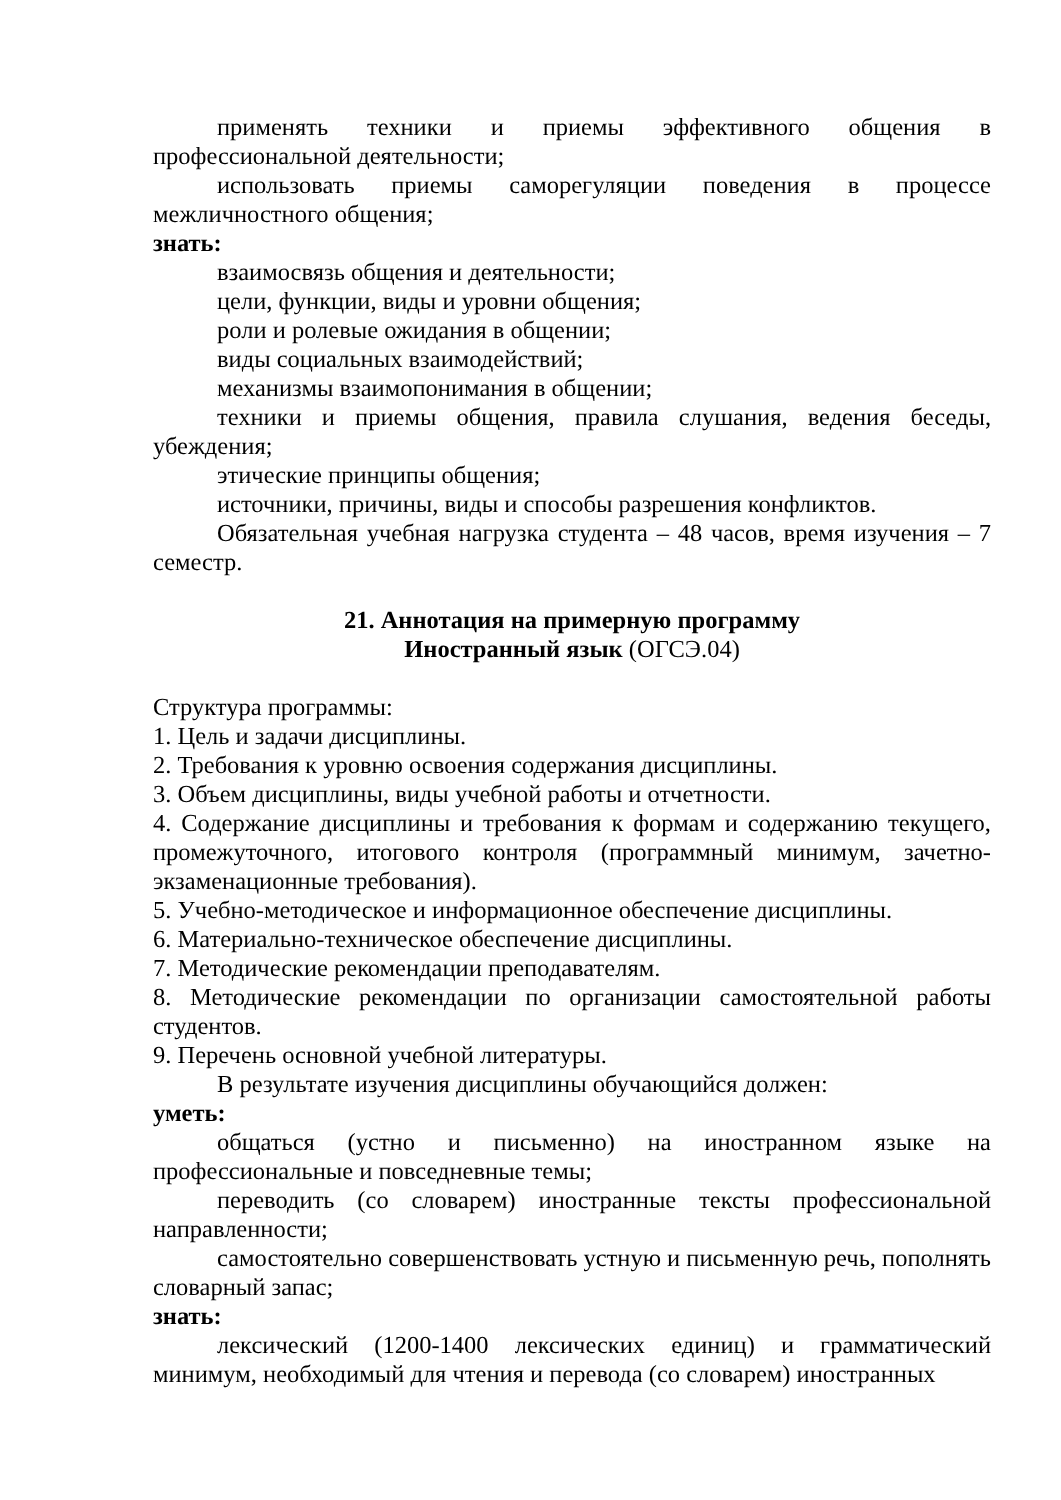применять техники и приемы эффективного общения в профессиональной деятельности;
использовать приемы саморегуляции поведения в процессе межличностного общения;
знать:
взаимосвязь общения и деятельности;
цели, функции, виды и уровни общения;
роли и ролевые ожидания в общении;
виды социальных взаимодействий;
механизмы взаимопонимания в общении;
техники и приемы общения, правила слушания, ведения беседы, убеждения;
этические принципы общения;
источники, причины, виды и способы разрешения конфликтов.
Обязательная учебная нагрузка студента – 48 часов, время изучения – 7 семестр.
21. Аннотация на примерную программу
Иностранный язык (ОГСЭ.04)
Структура программы:
1. Цель и задачи дисциплины.
2. Требования к уровню освоения содержания дисциплины.
3. Объем дисциплины, виды учебной работы и отчетности.
4. Содержание дисциплины и требования к формам и содержанию текущего, промежуточного, итогового контроля (программный минимум, зачетно-экзаменационные требования).
5. Учебно-методическое и информационное обеспечение дисциплины.
6. Материально-техническое обеспечение дисциплины.
7. Методические рекомендации преподавателям.
8. Методические рекомендации по организации самостоятельной работы студентов.
9. Перечень основной учебной литературы.
В результате изучения дисциплины обучающийся должен:
уметь:
общаться (устно и письменно) на иностранном языке на профессиональные и повседневные темы;
переводить (со словарем) иностранные тексты профессиональной направленности;
самостоятельно совершенствовать устную и письменную речь, пополнять словарный запас;
знать:
лексический (1200-1400 лексических единиц) и грамматический минимум, необходимый для чтения и перевода (со словарем) иностранных